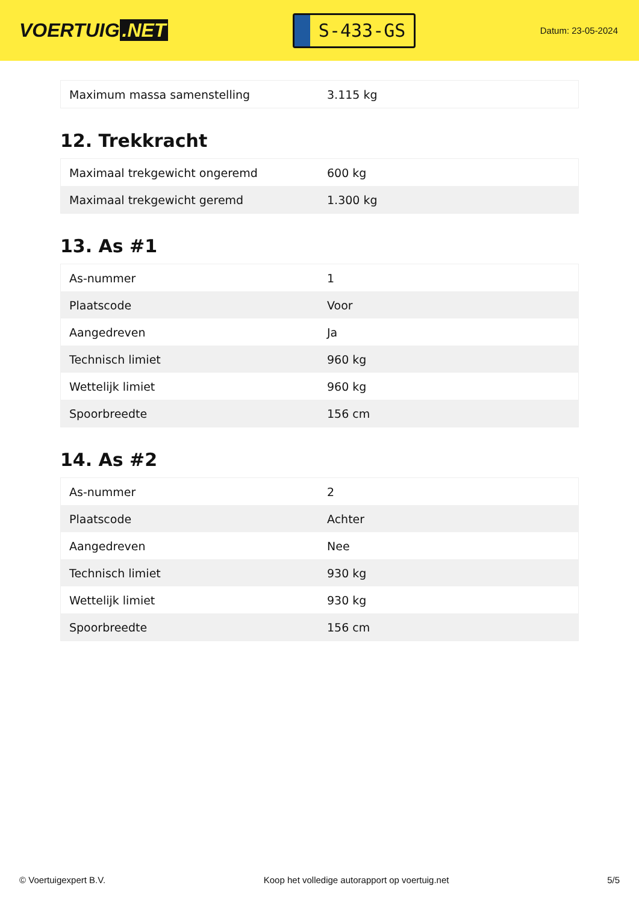VOERTUIG.NET
S-433-GS
Datum: 23-05-2024
| Maximum massa samenstelling | 3.115 kg |
12. Trekkracht
| Maximaal trekgewicht ongeremd | 600 kg |
| Maximaal trekgewicht geremd | 1.300 kg |
13. As #1
| As-nummer | 1 |
| Plaatscode | Voor |
| Aangedreven | Ja |
| Technisch limiet | 960 kg |
| Wettelijk limiet | 960 kg |
| Spoorbreedte | 156 cm |
14. As #2
| As-nummer | 2 |
| Plaatscode | Achter |
| Aangedreven | Nee |
| Technisch limiet | 930 kg |
| Wettelijk limiet | 930 kg |
| Spoorbreedte | 156 cm |
© Voertuigexpert B.V. Koop het volledige autorapport op voertuig.net 5/5